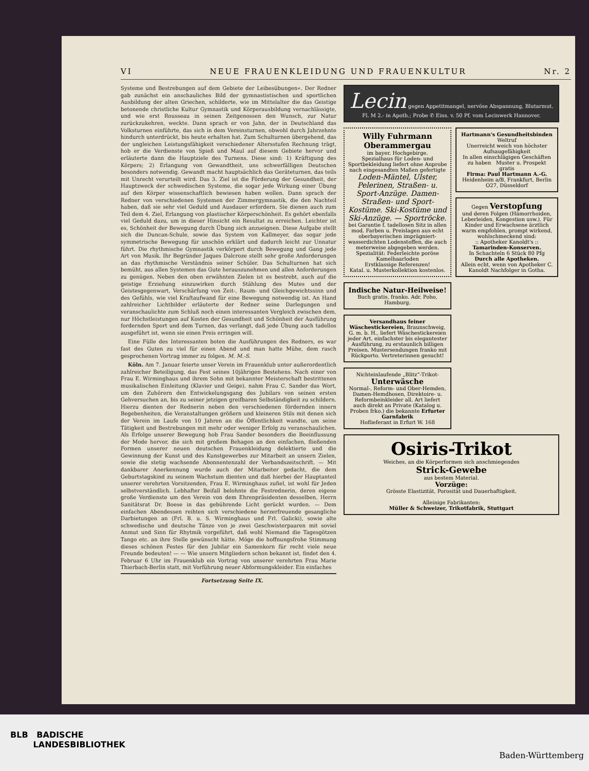VI NEUE FRAUENKLEIDUNG UND FRAUENKULTUR Nr. 2
Systeme und Bestrebungen auf dem Gebiete der Leibesübungen«. Der Redner gab zunächst ein anschauliches Bild der gymnastistischen und sportlichen Ausbildung der alten Griechen, schilderte, wie im Mittelalter die das Geistige betonende christliche Kultur Gymnastik und Körperausbildung vernachlässigte, und wie erst Rousseau in seinen Zeitgenossen den Wunsch, zur Natur zurückzukehren, weckte. Dann sprach er von Jahn, der in Deutschland das Volksturnen einführte, das sich in dem Vereinsturnen, obwohl durch Jahrzehnte hindurch unterdrückt, bis heute erhalten hat. Zum Schulturnen übergehend, das der ungleichen Leistungsfähigkeit verschiedener Altersstufen Rechnung trägt, hob er die Verdienste von Spieß und Maul auf diesem Gebiete hervor und erläuterte dann die Hauptziele des Turnens. Diese sind: 1) Kräftigung des Körpers; 2) Erlangung von Gewandtheit, uns schwerfälligen Deutschen besonders notwendig. Gewandt macht hauptsächlich das Geräteturnen, das teils mit Unrecht verurteilt wird. Das 3. Ziel ist die Förderung der Gesundheit, der Hauptzweck der schwedischen Systeme, die sogar jede Wirkung einer Übung auf den Körper wissenschaftlich bewiesen haben wollen. Dann sprach der Redner von verschiedenen Systemen der Zimmergymnastik, die den Nachteil haben, daß sie sehr viel Geduld und Ausdauer erfordern. Sie dienen auch zum Teil dem 4. Ziel, Erlangung von plastischer Körperschönheit. Es gehört ebenfalls viel Geduld dazu, um in dieser Hinsicht ein Resultat zu erreichen. Leichter ist es, Schönheit der Bewegung durch Übung sich anzueignen. Diese Aufgabe stellt sich die Duncan-Schule, sowie das System von Kallmeyer, das sogar jede symmetrische Bewegung für unschön erklärt und dadurch leicht zur Unnatur führt. Die rhythmische Gymnastik verkörpert durch Bewegung und Gang jede Art von Musik. Ihr Begründer Jaques Dalcroze stellt sehr große Anforderungen an das rhythmische Verständnis seiner Schüler. Das Schulturnen hat sich bemüht, aus allen Systemen das Gute herauszunehmen und allen Anforderungen zu genügen. Neben den oben erwähnten Zielen ist es bestrebt, auch auf die geistige Erziehung einzuwirken durch Stählung des Mutes und der Geistesgegenwart, Verschärfung von Zeit-, Raum- und Gleichgewichtssinn und des Gefühls, wie viel Kraftaufwand für eine Bewegung notwendig ist. An Hand zahlreicher Lichtbilder erläuterte der Redner seine Darlegungen und veranschaulichte zum Schluß noch einen interessanten Vergleich zwischen dem, nur Höchstleistungen auf Kosten der Gesundheit und Schönheit der Ausführung fordernden Sport und dem Turnen, das verlangt, daß jede Übung auch tadellos ausgeführt ist, wenn sie einen Preis erringen will.
Eine Fülle des Interessanten boten die Ausführungen des Redners, es war fast des Guten zu viel für einen Abend und man hatte Mühe, dem rasch gesprochenen Vortrag immer zu folgen. M. M.-S.
Köln. Am 7. Januar feierte unser Verein im Frauenklub unter außerordentlich zahlreicher Beteiligung, das Fest seines 10jährigen Bestehens. Nach einer von Frau E. Wirminghaus und ihrem Sohn mit bekannter Meisterschaft bestrittenen musikalischen Einleitung (Klavier und Geige), nahm Frau C. Sander das Wort, um den Zuhörern den Entwickelungsgang des Jubilars von seinen ersten Gehversuchen an, bis zu seiner jetzigen greifbaren Selbständigkeit zu schildern. Hierzu dienten der Rednerin neben den verschiedenen fördernden innern Begebenheiten, die Veranstaltungen größern und kleineren Stils mit denen sich der Verein im Laufe von 10 Jahren an die Öffentlichkeit wandte, um seine Tätigkeit und Bestrebungen mit mehr oder weniger Erfolg zu veranschaulichen. Als Erfolge unserer Bewegung hob Frau Sander besonders die Beeinflussung der Mode hervor, die sich mit großem Behagen an den einfachen, fließenden Formen unserer neuen deutschen Frauenkleidung delektierte und die Gewinnung der Kunst und des Kunstgewerbes zur Mitarbeit an unsern Zielen, sowie die stetig wachsende Abonnentenzahl der Verbandszeitschrift. — Mit dankbarer Anerkennung wurde auch der Mitarbeiter gedacht, die dem Geburtstagskind zu seinem Wachstum dienten und daß hierbei der Hauptanteil unserer verehrten Vorsitzenden, Frau E. Wirminghaus zufiel, ist wohl für Jeden selbstverständlich. Lebhafter Beifall belohnte die Festrednerin, deren eigene große Verdienste um den Verein von dem Ehrenpräsidenten desselben, Herrn Sanitätsrat Dr. Boese in das gebührende Licht gerückt wurden. — Dem einfachen Abendessen reihten sich verschiedene herzerfreuende gesangliche Darbietungen an (Frl. B. u. S. Wirminghaus und Frl. Galicki), sowie alte schwedische und deutsche Tänze von je zwei Geschwisterpaaren mit soviel Anmut und Sinn für Rhytmik vorgeführt, daß wohl Niemand die Tagesgötzen Tango etc. an ihre Stelle gewünscht hätte. Möge die hoffnungsfrohe Stimmung dieses schönen Festes für den Jubilar ein Samenkorn für recht viele neue Freunde bedeuten! — — Wie unsern Mitgliedern schon bekannt ist, findet den 4. Februar 6 Uhr im Frauenklub ein Vortrag von unserer verehrten Frau Marie Thierbach-Berlin statt, mit Vorführung neuer Abformungskleider. Ein einfaches
Fortsetzung Seite IX.
Lecin gegen Appetitmangel, nervöse Abspannung, Blutarmut.
Fl. M 2.- in Apoth.; Probe ✆ Eins. v. 50 Pf. vom Lecinwerk Hannover.
Willy Fuhrmann
Oberammergau
im bayer. Hochgebirge.
Spezialhaus für Loden- und Sportbekleidung liefert ohne Anprobe nach eingesandten Maßen gefertigte
Loden-Mäntel, Ulster, Pelerinen, Straßen- u. Sport-Anzüge. Damen-Straßen- und Sport-Kostüme. Ski-Kostüme und Ski-Anzüge. — Sportröcke.
bei Garantie f. tadellosen Sitz in allen mod. Farben u. Preislagen aus echt oberbayerischen imprägniert-wasserdichten Lodenstoffen, die auch meterweise abgegeben werden.
Spezialität: Federleichte poröse Kamelhaarloden
Erstklassige Referenzen!
Katal. u. Musterkollektion kostenlos.
Indische Natur-Heilweise!
Buch gratis, franko. Adr. Poho, Hamburg.
Versandhaus feiner Wäschestickereien, Braunschweig, G. m. b. H., liefert Wäschestickereien jeder Art, einfachster bis elegantester Ausführung, zu erstaunlich billigen Preisen. Mustersendungen franko mit Rückporto. Vertreterinnen gesucht!
Nichteinlaufende „Blitz“-Trikot-
Unterwäsche
Normal-, Reform- und Ober-Hemden, Damen-Hemdhosen, Direktoire- u. Reformbeinkleider all. Art liefert auch direkt an Private (Katalog u. Proben frko.) die bekannte Erfurter Garnfabrik
Hoflieferant in Erfurt W. 168
Hartmann's Gesundheitsbinden
Weltruf
Unerreicht weich von höchster Aufsaugefähigkeit
In allen einschlägigen Geschäften zu haben Muster u. Prospekt gratis
Firma: Paul Hartmann A.-G.
Heidenheim a/B, Frankfurt, Berlin O27, Düsseldorf
Gegen Verstopfung
und deren Folgen (Hämorrhoiden, Leberleiden, Kongestion usw.). Für Kinder und Erwachsene ärztlich warm empfohlen, prompt wirkend, wohlschmeckend sind:
:: Apotheker Kanoldt's ::
Tamarinden-Konserven.
In Schachteln 6 Stück 80 Pfg
Durch alle Apotheken.
Allein echt, wenn von Apotheker C. Kanoldt Nachfolger in Gotha.
Osiris-Trikot
Weiches, an die Körperformen sich anschmiegendes
Strick-Gewebe
aus bestem Material.
Vorzüge:
Grösste Elastizität, Porosität und Dauerhaftigkeit.
Alleinige Fabrikanten:
Müller & Schweizer, Trikotfabrik, Stuttgart
BLB BADISCHE
LANDESBIBLIOTHEK
Baden-Württemberg